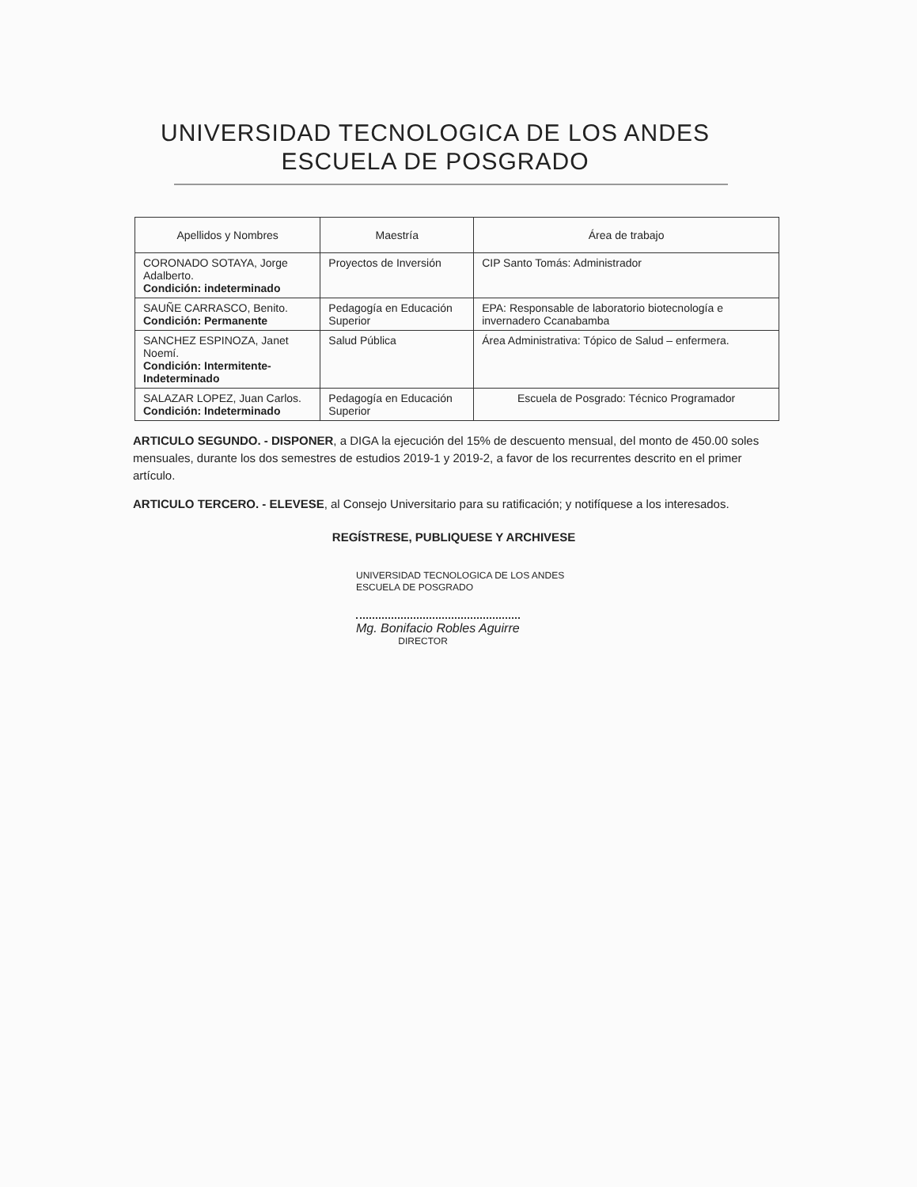UNIVERSIDAD TECNOLOGICA DE LOS ANDES
ESCUELA DE POSGRADO
| Apellidos y Nombres | Maestría | Área de trabajo |
| --- | --- | --- |
| CORONADO SOTAYA, Jorge Adalberto. Condición: indeterminado | Proyectos de Inversión | CIP Santo Tomás: Administrador |
| SAUÑE CARRASCO, Benito. Condición: Permanente | Pedagogía en Educación Superior | EPA: Responsable de laboratorio biotecnología e invernadero Ccanabamba |
| SANCHEZ ESPINOZA, Janet Noemí. Condición: Intermitente-Indeterminado | Salud Pública | Área Administrativa: Tópico de Salud – enfermera. |
| SALAZAR LOPEZ, Juan Carlos. Condición: Indeterminado | Pedagogía en Educación Superior | Escuela de Posgrado: Técnico Programador |
ARTICULO SEGUNDO. - DISPONER, a DIGA la ejecución del 15% de descuento mensual, del monto de 450.00 soles mensuales, durante los dos semestres de estudios 2019-1 y 2019-2, a favor de los recurrentes descrito en el primer artículo.
ARTICULO TERCERO. - ELEVESE, al Consejo Universitario para su ratificación; y notifíquese a los interesados.
REGÍSTRESE, PUBLIQUESE Y ARCHIVESE
UNIVERSIDAD TECNOLOGICA DE LOS ANDES
ESCUELA DE POSGRADO
Mg. Bonifacio Robles Aguirre
DIRECTOR